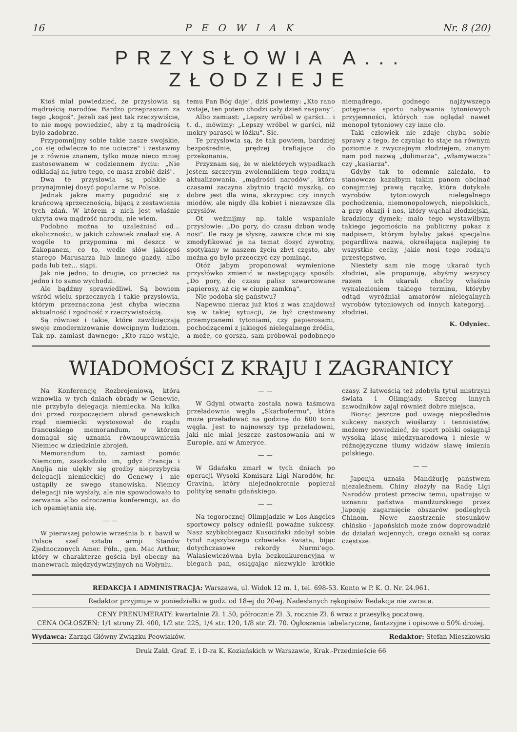16 PEOWIAK Nr. 8 (20)
PRZYSŁOWIA A... ZŁODZIEJE
Ktoś miał powiedzieć, że przysłowia są mądrością narodów. Bardzo przepraszam za tego „kogoś". Jeżeli zaś jest tak rzeczywiście, to nie mogę powiedzieć, aby z tą mądrością było zadobrze.
Przypomnijmy sobie takie nasze swojskie, „co się odwlecze to nie uciecze" i zestawmy je z równie znanem, tylko może nieco mniej zastosowanem w codziennem życiu: „Nie odkładaj na jutro tego, co masz zrobić dziś".
Dwa te przysłowia są polskie a przynajmniej dosyć popularne w Polsce.
Jednak jakże mamy pogodzić się z krańcową sprzecznością, bijącą z zestawienia tych zdań. W którem z nich jest właśnie ukryta owa mądrość narodu, nie wiem.
Podobno można to uzależniać od... okoliczności, w jakich człowiek znalazł się. A wogóle to przypomina mi deszcz w Zakopanem, co to, wedle słów jakiegoś starego Marusarza lub innego gazdy, albo pada lub też... siąpi.
Jak nie jedno, to drugie, co przecież na jedno i to samo wychodzi.
Ale bądźmy sprawiedliwi. Są bowiem wśród wielu sprzecznych i takie przysłowia, którym przeznaczona jest chyba wieczna aktualność i zgodność z rzeczywistością.
Są również i takie, które zawdzięczają swoje zmodernizowanie dowcipnym ludziom. Tak np. zamiast dawnego: „Kto rano wstaje, temu Pan Bóg daje", dziś powiemy: „Kto rano wstaje, ten potem chodzi cały dzień zaspany".
Albo zamiast: „Lepszy wróbel w garści... i t. d., mówimy: „Lepszy wróbel w garści, niż mokry parasol w łóżku". Sic.
Te przysłowia są, że tak powiem, bardziej bezpośrednie, prędzej trafiające do przekonania.
Przyznam się, że w niektórych wypadkach jestem szczerym zwolennikiem tego rodzaju aktualizowania. „mądrości narodów", która czasami zaczyna zbytnio trącić myszką, co dobre jest dla wina, skrzypiec czy innych miodów, ale nigdy dla kobiet i niezawsze dla przysłów.
Ot weźmijmy np. takie wspaniałe przysłowie: „Do pory, do czasu dzban wodę nosi". Ile razy je słyszę, zawsze chce mi się zmodyfikować je na temat dosyć żywotny, spotykany w naszem życiu zbyt często, aby można go było przeoczyć czy pominąć.
Otóż jabym proponował wymienione przysłówko zmienić w następujący sposób: „Do pory, do czasu palisz szwarcowane papierosy, aż cię w ciupie zamkną".
Nie podoba się państwu?
Napewno nieraz już ktoś z was znajdował się w takiej sytuacji, że był częstowany przemycanemi tytoniami, czy papierosami, pochodzącemi z jakiegoś nielegalnego źródła, a może, co gorsza, sam próbował podobnego niemądrego, godnego najżywszego potępienia sportu nabywania tytoniowych przyjemności, których nie oglądał nawet monopol tytoniowy czy inne cło.
Taki człowiek nie zdaje chyba sobie sprawy z tego, że czyniąc to staje na równym poziomie z zwyczajnym złodziejem, znanym nam pod nazwą „dolimarza", „włamywacza" czy „kasiarza".
Gdyby tak to odemnie zależało, to stanowczo kazałbym takim panom obcinać conajmniej prawą rączkę, która dotykała wyrobów tytoniowych nielegalnego pochodzenia, niemonopolowych, niepolskich, a przy okazji i nos, który wąchał złodziejski, kradziony dymek; mało tego wystawiłbym takiego jegomościa na publiczny pokaz z nadpisem, którym byłaby jakaś specjalna pogardliwa nazwa, określająca najlepiej te wszystkie cechy, jakie nosi tego rodzaju przestępstwo.
Niestety sam nie mogę ukarać tych złodziei, ale proponuję, abyśmy wszyscy razem ich ukarali choćby właśnie wynalezieniem takiego terminu, któryby odtąd wyróżniał amatorów nielegalnych wyrobów tytoniowych od innych kategoryj... złodziei.
K. Odyniec.
WIADOMOŚCI Z KRAJU I ZAGRANICY
Na Konferencję Rozbrojeniową, która wznowiła w tych dniach obrady w Genewie, nie przybyła delegacja niemiecka. Na kilka dni przed rozpoczęciem obrad genewskich rząd niemiecki wystosował do rządu francuskiego memorandum, w którem domagał się uznania równouprawnienia Niemiec w dziedzinie zbrojeń.
Memorandum to, zamiast pomóc Niemcom, zaszkodziło im, gdyż Francja i Anglja nie ulękły się groźby nieprzybycia delegacji niemieckiej do Genewy i nie ustąpiły ze swego stanowiska. Niemcy delegacji nie wysłały, ale nie spowodowało to zerwania albo odroczenia konferencji, aż do ich opamiętania się.
— —
W pierwszej połowie września b. r. bawił w Polsce szef sztabu armji Stanów Zjednoczonych Amer. Półn., gen. Mac Arthur, który w charakterze gościa był obecny na manewrach międzydywizyjnych na Wołyniu.
— —
W Gdyni otwarta została nowa taśmowa przeładownia węgla „Skarbofermu", która może przeładować na godzinę do 600 tonn węgla. Jest to najnowszy typ przeładowni, jaki nie miał jeszcze zastosowania ani w Europie, ani w Ameryce.
— —
W Gdańsku zmarł w tych dniach po operacji Wysoki Komisarz Ligi Narodów, hr. Gravina, który niejednokrotnie popierał politykę senatu gdańskiego.
— —
Na tegorocznej Olimpjadzie w Los Angeles sportowcy polscy odnieśli poważne sukcesy. Nasz szybkobiegacz Kusociński zdobył sobie tytuł najszybszego człowieka świata, bijąc dotychczasowe rekordy Nurmi'ego. Walasiewiczówna była bezkonkurencyjna w biegach pań, osiągając niezwykle krótkie czasy. Z łatwością też zdobyła tytuł mistrzyni świata i Olimpjady. Szereg innych zawodników zajął również dobre miejsca.
Biorąc jeszcze pod uwagę niepoślednie sukcesy naszych wioślarzy i tennisistów, możemy powiedzieć, że sport polski osiągnął wysoką klasę międzynarodową i niesie w różnojęzyczne tłumy widzów sławę imienia polskiego.
— —
Japonja uznała Mandżurję państwem niezależnem. Chiny złożyły na Radę Ligi Narodów protest przeciw temu, upatrując w uznaniu państwa mandżurskiego przez Japonję zagarnięcie obszarów podległych Chinom. Nowe zaostrzenie stosunków chińsko - japońskich może znów doprowadzić do działań wojennych, czego oznaki są coraz częstsze.
REDAKCJA I ADMINISTRACJA: Warszawa, ul. Widok 12 m. 1, tel. 698-53. Konto w P. K. O. Nr. 24.961.
Redaktor przyjmuje w poniedziałki w godz. od 18-ej do 20-ej. Nadesłanych rękopisów Redakcja nie zwraca.
CENY PRENUMERATY: kwartalnie Zł. 1.50, półrocznie Zł. 3, rocznie Zł. 6 wraz z przesyłką pocztową.
CENA OGŁOSZEŃ: 1/1 strony Zł. 400, 1/2 str. 225, 1/4 str. 120, 1/8 str. Zł. 70. Ogłoszenia tabelaryczne, fantazyjne i opisowe o 50% drożej.
Wydawca: Zarząd Główny Związku Peowiaków. Redaktor: Stefan Mieszkowski
Druk Zakł. Graf. E. i D-ra K. Koziańskich w Warszawie, Krak.-Przedmieście 66